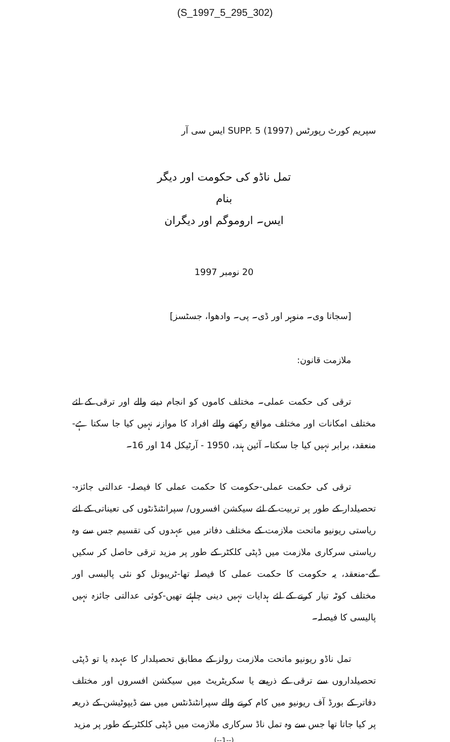(S_1997_5_295_302)
سپریم کورٹ رپورٹس (1997) SUPP. 5 ایس سی آر
تمل ناڈو کی حکومت اور دیگر
بنام
ایس۔ اروموگم اور دیگران
20 نومبر 1997
[سجاتا وی۔ منوہر اور ڈی۔ پی۔ وادھوا، جسٹسز]
ملازمت قانون:
ترقی کی حکمت عملی۔ مختلف کاموں کو انجام دینے والے اور ترقی کے لئے مختلف امکانات اور مختلف مواقع رکھنے والے افراد کا موازنہ نہیں کیا جا سکتا ہے-منعقد، برابر نہیں کیا جا سکتا۔ آئین ہند، 1950 - آرٹیکل 14 اور 16۔
ترقی کی حکمت عملی-حکومت کا حکمت عملی کا فیصلہ- عدالتی جائزہ-تحصیلدار کے طور پر تربیت کے لئے سیکشن افسروں/ سپرانٹنڈنٹوں کی تعیناتی کے لئے ریاستی ریونیو ماتحت ملازمت کے مختلف دفاتر میں عہدوں کی تقسیم جس سے وہ ریاستی سرکاری ملازمت میں ڈپٹی کلکٹر کے طور پر مزید ترقی حاصل کر سکیں گے-منعقد، یہ حکومت کا حکمت عملی کا فیصلہ تھا-ٹریبونل کو نئی پالیسی اور مختلف کوٹہ تیار کرنے کے لئے ہدایات نہیں دینی چاہئے تھیں-کوئی عدالتی جائزہ نہیں پالیسی کا فیصلہ۔
تمل ناڈو ریونیو ماتحت ملازمت رولز کے مطابق تحصیلدار کا عہدہ یا تو ڈپٹی تحصیلداروں سے ترقی کے ذریعے یا سکریٹریٹ میں سیکشن افسروں اور مختلف دفاتر کے بورڈ آف ریونیو میں کام کرنے والے سپرانٹنڈنٹس میں سے ڈیپوٹیشن کے ذریعہ پر کیا جاتا تھا جس سے وہ تمل ناڈ سرکاری ملازمت میں ڈپٹی کلکٹر کے طور پر مزید
(--1--)